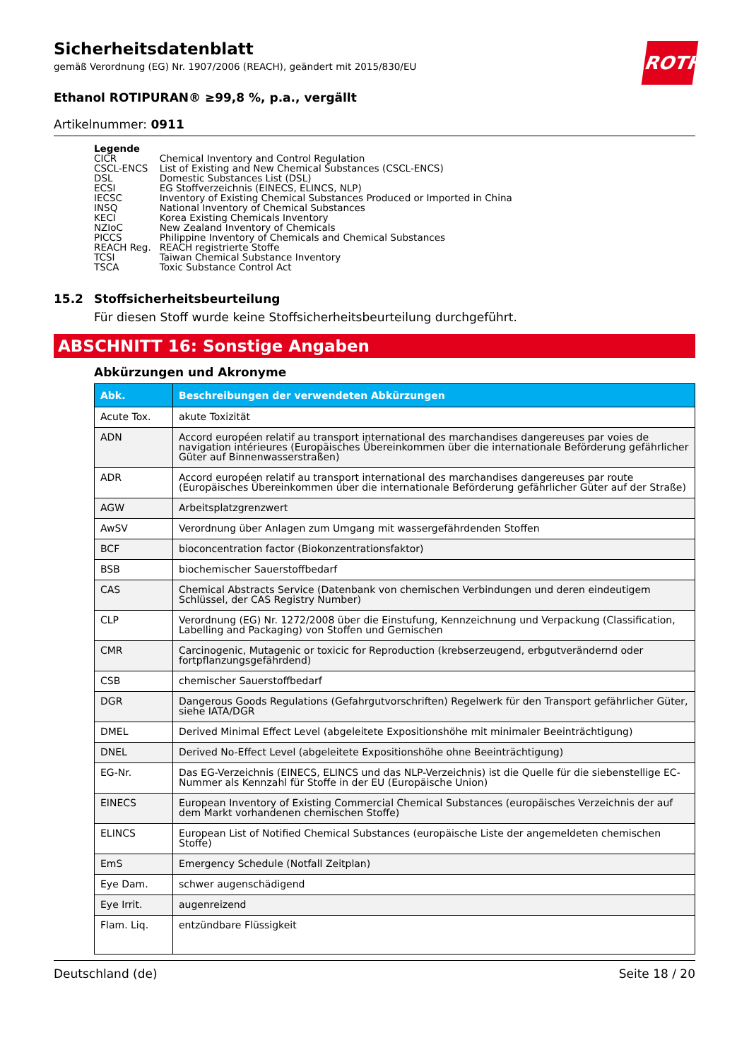ROTH
Sicherheitsdatenblatt
gemäß Verordnung (EG) Nr. 1907/2006 (REACH), geändert mit 2015/830/EU
Ethanol ROTIPURAN® ≥99,8 %, p.a., vergällt
Artikelnummer: 0911
Legende
| CICR | Chemical Inventory and Control Regulation |
| CSCL-ENCS | List of Existing and New Chemical Substances (CSCL-ENCS) |
| DSL | Domestic Substances List (DSL) |
| ECSI | EG Stoffverzeichnis (EINECS, ELINCS, NLP) |
| IECSC | Inventory of Existing Chemical Substances Produced or Imported in China |
| INSQ | National Inventory of Chemical Substances |
| KECI | Korea Existing Chemicals Inventory |
| NZIoC | New Zealand Inventory of Chemicals |
| PICCS | Philippine Inventory of Chemicals and Chemical Substances |
| REACH Reg. | REACH registrierte Stoffe |
| TCSI | Taiwan Chemical Substance Inventory |
| TSCA | Toxic Substance Control Act |
15.2 Stoffsicherheitsbeurteilung
Für diesen Stoff wurde keine Stoffsicherheitsbeurteilung durchgeführt.
ABSCHNITT 16: Sonstige Angaben
Abkürzungen und Akronyme
| Abk. | Beschreibungen der verwendeten Abkürzungen |
| --- | --- |
| Acute Tox. | akute Toxizität |
| ADN | Accord européen relatif au transport international des marchandises dangereuses par voies de navigation intérieures (Europäisches Übereinkommen über die internationale Beförderung gefährlicher Güter auf Binnenwasserstraßen) |
| ADR | Accord européen relatif au transport international des marchandises dangereuses par route (Europäisches Übereinkommen über die internationale Beförderung gefährlicher Güter auf der Straße) |
| AGW | Arbeitsplatzgrenzwert |
| AwSV | Verordnung über Anlagen zum Umgang mit wassergefährdenden Stoffen |
| BCF | bioconcentration factor (Biokonzentrationsfaktor) |
| BSB | biochemischer Sauerstoffbedarf |
| CAS | Chemical Abstracts Service (Datenbank von chemischen Verbindungen und deren eindeutigem Schlüssel, der CAS Registry Number) |
| CLP | Verordnung (EG) Nr. 1272/2008 über die Einstufung, Kennzeichnung und Verpackung (Classification, Labelling and Packaging) von Stoffen und Gemischen |
| CMR | Carcinogenic, Mutagenic or toxicic for Reproduction (krebserzeugend, erbgutverändernd oder fortpflanzungsgefährdend) |
| CSB | chemischer Sauerstoffbedarf |
| DGR | Dangerous Goods Regulations (Gefahrgutvorschriften) Regelwerk für den Transport gefährlicher Güter, siehe IATA/DGR |
| DMEL | Derived Minimal Effect Level (abgeleitete Expositionshöhe mit minimaler Beeinträchtigung) |
| DNEL | Derived No-Effect Level (abgeleitete Expositionshöhe ohne Beeinträchtigung) |
| EG-Nr. | Das EG-Verzeichnis (EINECS, ELINCS und das NLP-Verzeichnis) ist die Quelle für die siebenstellige EC-Nummer als Kennzahl für Stoffe in der EU (Europäische Union) |
| EINECS | European Inventory of Existing Commercial Chemical Substances (europäisches Verzeichnis der auf dem Markt vorhandenen chemischen Stoffe) |
| ELINCS | European List of Notified Chemical Substances (europäische Liste der angemeldeten chemischen Stoffe) |
| EmS | Emergency Schedule (Notfall Zeitplan) |
| Eye Dam. | schwer augenschädigend |
| Eye Irrit. | augenreizend |
| Flam. Liq. | entzündbare Flüssigkeit |
Deutschland (de) Seite 18 / 20